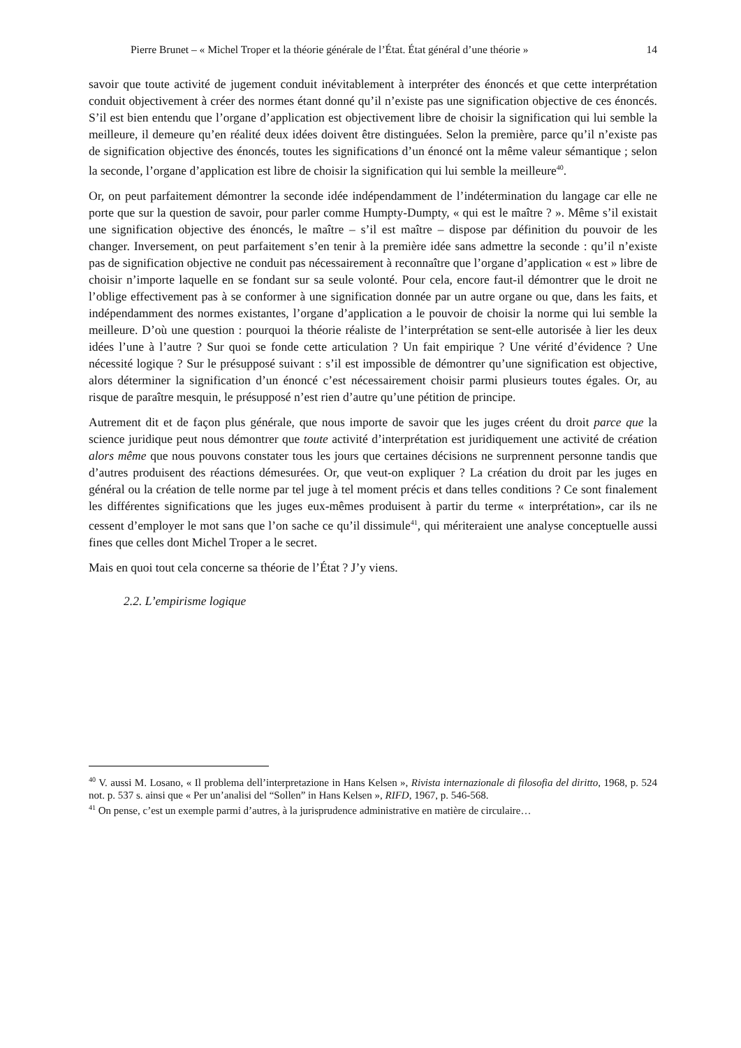Pierre Brunet – « Michel Troper et la théorie générale de l’État. État général d’une théorie » 14
savoir que toute activité de jugement conduit inévitablement à interpréter des énoncés et que cette interprétation conduit objectivement à créer des normes étant donné qu’il n’existe pas une signification objective de ces énoncés. S’il est bien entendu que l’organe d’application est objectivement libre de choisir la signification qui lui semble la meilleure, il demeure qu’en réalité deux idées doivent être distinguées. Selon la première, parce qu’il n’existe pas de signification objective des énoncés, toutes les significations d’un énoncé ont la même valeur sémantique ; selon la seconde, l’organe d’application est libre de choisir la signification qui lui semble la meilleure<sup>40</sup>.
Or, on peut parfaitement démontrer la seconde idée indépendamment de l’indétermination du langage car elle ne porte que sur la question de savoir, pour parler comme Humpty-Dumpty, « qui est le maître ? ». Même s’il existait une signification objective des énoncés, le maître – s’il est maître – dispose par définition du pouvoir de les changer. Inversement, on peut parfaitement s’en tenir à la première idée sans admettre la seconde : qu’il n’existe pas de signification objective ne conduit pas nécessairement à reconnaître que l’organe d’application « est » libre de choisir n’importe laquelle en se fondant sur sa seule volonté. Pour cela, encore faut-il démontrer que le droit ne l’oblige effectivement pas à se conformer à une signification donnée par un autre organe ou que, dans les faits, et indépendamment des normes existantes, l’organe d’application a le pouvoir de choisir la norme qui lui semble la meilleure. D’où une question : pourquoi la théorie réaliste de l’interprétation se sent-elle autorisée à lier les deux idées l’une à l’autre ? Sur quoi se fonde cette articulation ? Un fait empirique ? Une vérité d’évidence ? Une nécessité logique ? Sur le présupposé suivant : s’il est impossible de démontrer qu’une signification est objective, alors déterminer la signification d’un énoncé c’est nécessairement choisir parmi plusieurs toutes égales. Or, au risque de paraître mesquin, le présupposé n’est rien d’autre qu’une pétition de principe.
Autrement dit et de façon plus générale, que nous importe de savoir que les juges créent du droit parce que la science juridique peut nous démontrer que toute activité d’interprétation est juridiquement une activité de création alors même que nous pouvons constater tous les jours que certaines décisions ne surprennent personne tandis que d’autres produisent des réactions démesurées. Or, que veut-on expliquer ? La création du droit par les juges en général ou la création de telle norme par tel juge à tel moment précis et dans telles conditions ? Ce sont finalement les différentes significations que les juges eux-mêmes produisent à partir du terme « interprétation», car ils ne cessent d’employer le mot sans que l’on sache ce qu’il dissimule<sup>41</sup>, qui mériteraient une analyse conceptuelle aussi fines que celles dont Michel Troper a le secret.
Mais en quoi tout cela concerne sa théorie de l’État ? J’y viens.
2.2. L’empirisme logique
<sup>40</sup> V. aussi M. Losano, « Il problema dell’interpretazione in Hans Kelsen », Rivista internazionale di filosofia del diritto, 1968, p. 524 not. p. 537 s. ainsi que « Per un’analisi del “Sollen” in Hans Kelsen », RIFD, 1967, p. 546-568.
<sup>41</sup> On pense, c’est un exemple parmi d’autres, à la jurisprudence administrative en matière de circulaire…